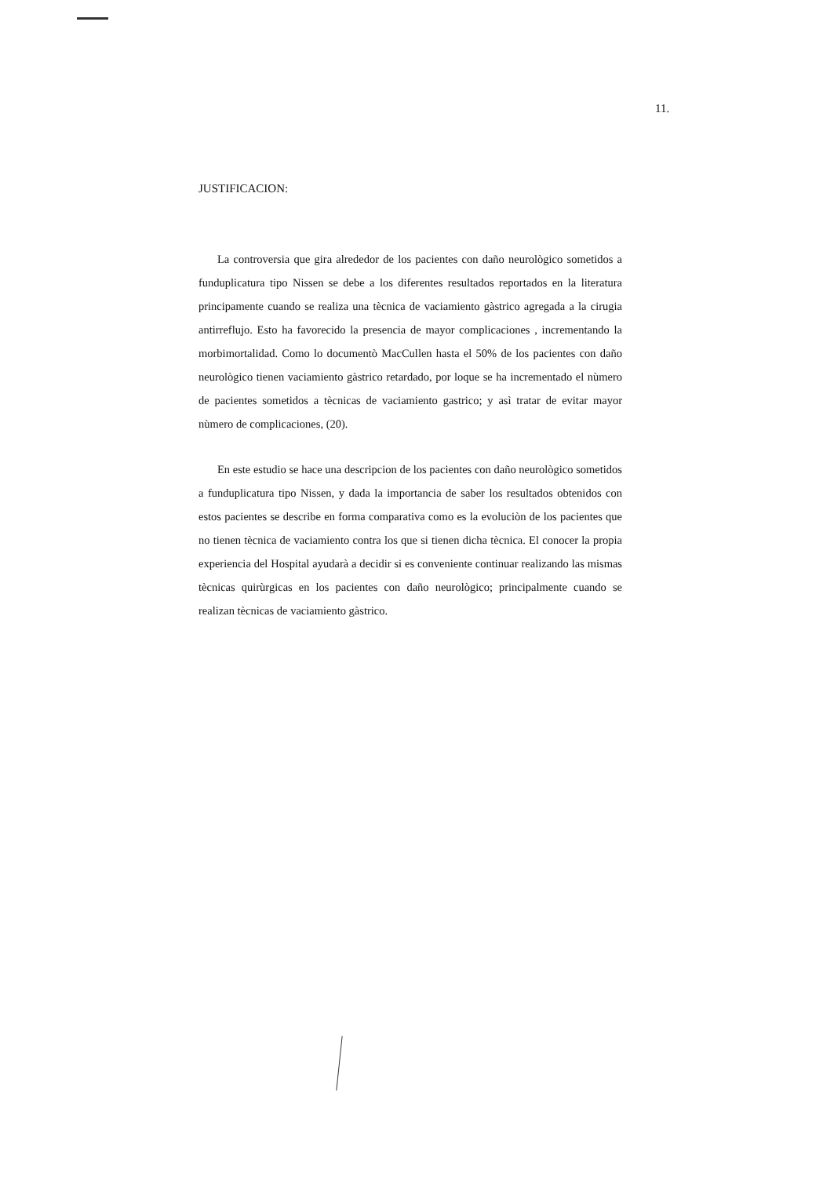11.
JUSTIFICACION:
La controversia que gira alrededor de los pacientes con daño neurològico sometidos a funduplicatura tipo Nissen se debe a los diferentes resultados reportados en la literatura principamente cuando se realiza una tècnica de vaciamiento gàstrico agregada a la cirugia antirreflujo. Esto ha favorecido la presencia de mayor complicaciones , incrementando la morbimortalidad. Como lo documentò MacCullen hasta el 50% de los pacientes con daño neurològico tienen vaciamiento gàstrico retardado, por loque se ha incrementado el nùmero de pacientes sometidos a tècnicas de vaciamiento gastrico; y asì tratar de evitar mayor nùmero de complicaciones, (20).
En este estudio se hace una descripcion de los pacientes con daño neurològico sometidos a funduplicatura tipo Nissen, y dada la importancia de saber los resultados obtenidos con estos pacientes se describe en forma comparativa como es la evoluciòn de los pacientes que no tienen tècnica de vaciamiento contra los que si tienen dicha tècnica. El conocer la propia experiencia del Hospital ayudarà a decidir si es conveniente continuar realizando las mismas tècnicas quirùrgicas en los pacientes con daño neurològico; principalmente cuando se realizan tècnicas de vaciamiento gàstrico.